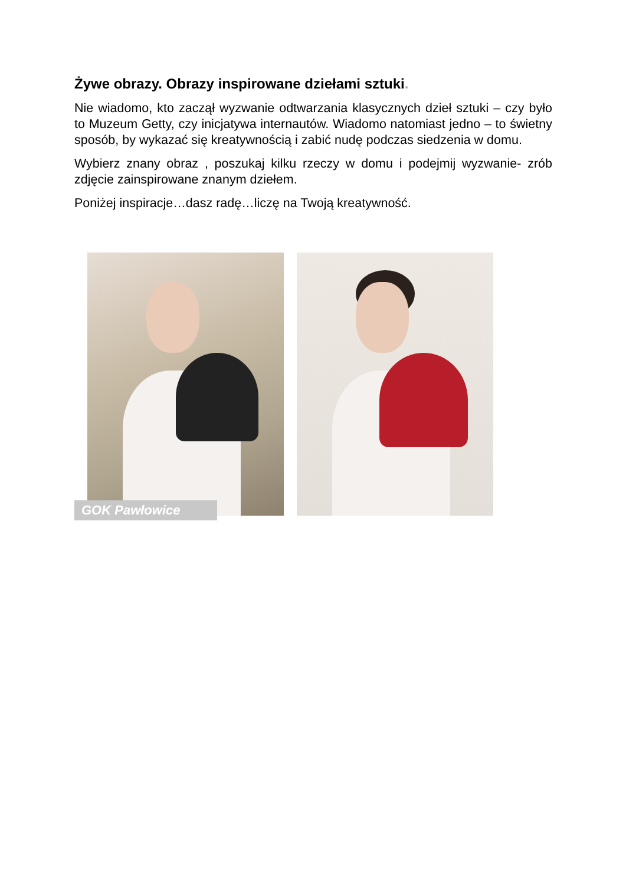Żywe obrazy. Obrazy inspirowane dziełami sztuki.
Nie wiadomo, kto zaczął wyzwanie odtwarzania klasycznych dzieł sztuki – czy było to Muzeum Getty, czy inicjatywa internautów. Wiadomo natomiast jedno – to świetny sposób, by wykazać się kreatywnością i zabić nudę podczas siedzenia w domu.
Wybierz znany obraz , poszukaj kilku rzeczy w domu i podejmij wyzwanie- zrób zdjęcie zainspirowane znanym dziełem.
Poniżej inspiracje…dasz radę…liczę na Twoją kreatywność.
GOK Pawłowice